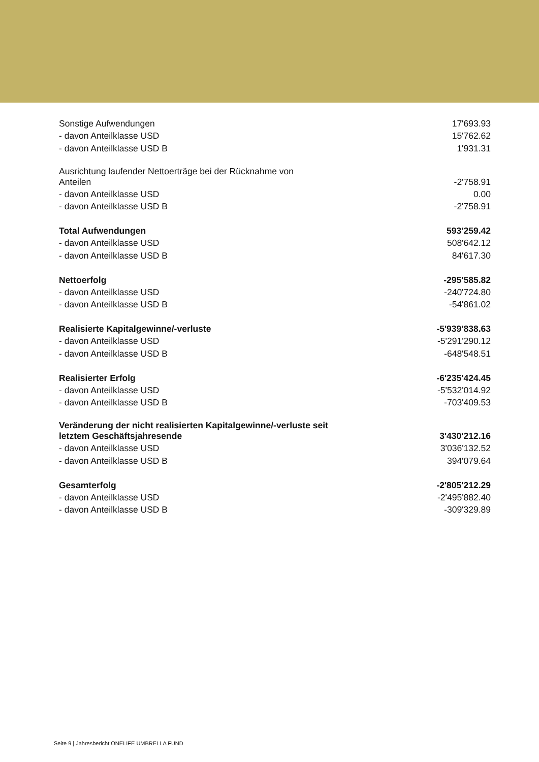| Sonstige Aufwendungen | 17'693.93 |
| - davon Anteilklasse USD | 15'762.62 |
| - davon Anteilklasse USD B | 1'931.31 |
| Ausrichtung laufender Nettoerträge bei der Rücknahme von Anteilen | -2'758.91 |
| - davon Anteilklasse USD | 0.00 |
| - davon Anteilklasse USD B | -2'758.91 |
| Total Aufwendungen | 593'259.42 |
| - davon Anteilklasse USD | 508'642.12 |
| - davon Anteilklasse USD B | 84'617.30 |
| Nettoerfolg | -295'585.82 |
| - davon Anteilklasse USD | -240'724.80 |
| - davon Anteilklasse USD B | -54'861.02 |
| Realisierte Kapitalgewinne/-verluste | -5'939'838.63 |
| - davon Anteilklasse USD | -5'291'290.12 |
| - davon Anteilklasse USD B | -648'548.51 |
| Realisierter Erfolg | -6'235'424.45 |
| - davon Anteilklasse USD | -5'532'014.92 |
| - davon Anteilklasse USD B | -703'409.53 |
| Veränderung der nicht realisierten Kapitalgewinne/-verluste seit letztem Geschäftsjahresende | 3'430'212.16 |
| - davon Anteilklasse USD | 3'036'132.52 |
| - davon Anteilklasse USD B | 394'079.64 |
| Gesamterfolg | -2'805'212.29 |
| - davon Anteilklasse USD | -2'495'882.40 |
| - davon Anteilklasse USD B | -309'329.89 |
Seite 9 | Jahresbericht ONELIFE UMBRELLA FUND